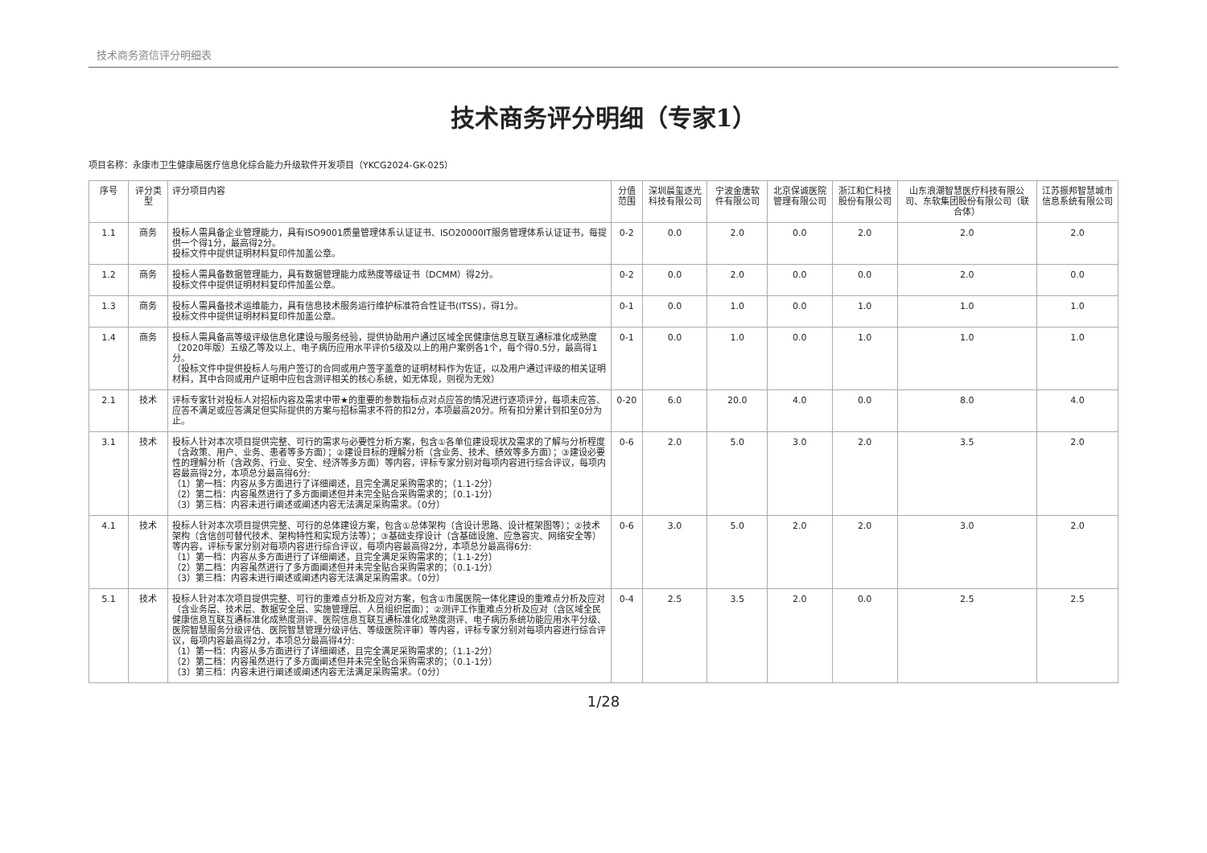技术商务资信评分明细表
技术商务评分明细（专家1）
项目名称：永康市卫生健康局医疗信息化综合能力升级软件开发项目（YKCG2024-GK-025）
| 序号 | 评分类型 | 评分项目内容 | 分值范围 | 深圳晨玺逐光科技有限公司 | 宁波金唐软件有限公司 | 北京保诚医院管理有限公司 | 浙江和仁科技股份有限公司 | 山东浪潮智慧医疗科技有限公司、东软集团股份有限公司（联合体） | 江苏振邦智慧城市信息系统有限公司 |
| --- | --- | --- | --- | --- | --- | --- | --- | --- | --- |
| 1.1 | 商务 | 投标人需具备企业管理能力，具有ISO9001质量管理体系认证证书、ISO20000IT服务管理体系认证证书，每提供一个得1分，最高得2分。 投标文件中提供证明材料复印件加盖公章。 | 0-2 | 0.0 | 2.0 | 0.0 | 2.0 | 2.0 | 2.0 |
| 1.2 | 商务 | 投标人需具备数据管理能力，具有数据管理能力成熟度等级证书（DCMM）得2分。 投标文件中提供证明材料复印件加盖公章。 | 0-2 | 0.0 | 2.0 | 0.0 | 0.0 | 2.0 | 0.0 |
| 1.3 | 商务 | 投标人需具备技术运维能力，具有信息技术服务运行维护标准符合性证书(ITSS)，得1分。 投标文件中提供证明材料复印件加盖公章。 | 0-1 | 0.0 | 1.0 | 0.0 | 1.0 | 1.0 | 1.0 |
| 1.4 | 商务 | 投标人需具备高等级评级信息化建设与服务经验，提供协助用户通过区域全民健康信息互联互通标准化成熟度（2020年版）五级乙等及以上、电子病历应用水平评价5级及以上的用户案例各1个，每个得0.5分，最高得1分。 （投标文件中提供投标人与用户签订的合同或用户签字盖章的证明材料作为佐证，以及用户通过评级的相关证明材料，其中合同或用户证明中应包含测评相关的核心系统，如无体现，则视为无效） | 0-1 | 0.0 | 1.0 | 0.0 | 1.0 | 1.0 | 1.0 |
| 2.1 | 技术 | 评标专家针对投标人对招标内容及需求中带★的重要的参数指标点对点应答的情况进行逐项评分，每项未应答、应答不满足或应答满足但实际提供的方案与招标需求不符的扣2分，本项最高20分。所有扣分累计到扣至0分为止。 | 0-20 | 6.0 | 20.0 | 4.0 | 0.0 | 8.0 | 4.0 |
| 3.1 | 技术 | 投标人针对本次项目提供完整、可行的需求与必要性分析方案，包含①各单位建设现状及需求的了解与分析程度（含政策、用户、业务、患者等多方面）；②建设目标的理解分析（含业务、技术、绩效等多方面）；③建设必要性的理解分析（含政务、行业、安全、经济等多方面）等内容，评标专家分别对每项内容进行综合评议，每项内容最高得2分，本项总分最高得6分: （1）第一档：内容从多方面进行了详细阐述，且完全满足采购需求的；（1.1-2分） （2）第二档：内容虽然进行了多方面阐述但并未完全贴合采购需求的；（0.1-1分） （3）第三档：内容未进行阐述或阐述内容无法满足采购需求。（0分） | 0-6 | 2.0 | 5.0 | 3.0 | 2.0 | 3.5 | 2.0 |
| 4.1 | 技术 | 投标人针对本次项目提供完整、可行的总体建设方案，包含①总体架构（含设计思路、设计框架图等）；②技术架构（含信创可替代技术、架构特性和实现方法等）；③基础支撑设计（含基础设施、应急容灾、网络安全等）等内容，评标专家分别对每项内容进行综合评议，每项内容最高得2分，本项总分最高得6分: （1）第一档：内容从多方面进行了详细阐述，且完全满足采购需求的；（1.1-2分） （2）第二档：内容虽然进行了多方面阐述但并未完全贴合采购需求的；（0.1-1分） （3）第三档：内容未进行阐述或阐述内容无法满足采购需求。（0分） | 0-6 | 3.0 | 5.0 | 2.0 | 2.0 | 3.0 | 2.0 |
| 5.1 | 技术 | 投标人针对本次项目提供完整、可行的重难点分析及应对方案，包含①市属医院一体化建设的重难点分析及应对（含业务层、技术层、数据安全层、实施管理层、人员组织层面）；②测评工作重难点分析及应对（含区域全民健康信息互联互通标准化成熟度测评、医院信息互联互通标准化成熟度测评、电子病历系统功能应用水平分级、医院智慧服务分级评估、医院智慧管理分级评估、等级医院评审）等内容，评标专家分别对每项内容进行综合评议，每项内容最高得2分，本项总分最高得4分: （1）第一档：内容从多方面进行了详细阐述，且完全满足采购需求的；（1.1-2分） （2）第二档：内容虽然进行了多方面阐述但并未完全贴合采购需求的；（0.1-1分） （3）第三档：内容未进行阐述或阐述内容无法满足采购需求。（0分） | 0-4 | 2.5 | 3.5 | 2.0 | 0.0 | 2.5 | 2.5 |
1/28